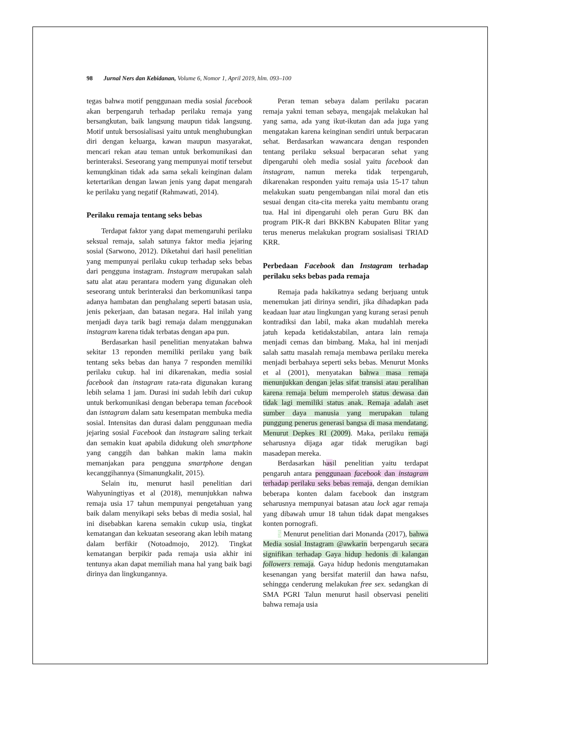98 Jurnal Ners dan Kebidanan, Volume 6, Nomor 1, April 2019, hlm. 093–100
tegas bahwa motif penggunaan media sosial facebook akan berpengaruh terhadap perilaku remaja yang bersangkutan, baik langsung maupun tidak langsung. Motif untuk bersosialisasi yaitu untuk menghubungkan diri dengan keluarga, kawan maupun masyarakat, mencari rekan atau teman untuk berkomunikasi dan berinteraksi. Seseorang yang mempunyai motif tersebut kemungkinan tidak ada sama sekali keinginan dalam ketertarikan dengan lawan jenis yang dapat mengarah ke perilaku yang negatif (Rahmawati, 2014).
Perilaku remaja tentang seks bebas
Terdapat faktor yang dapat memengaruhi perilaku seksual remaja, salah satunya faktor media jejaring sosial (Sarwono, 2012). Diketahui dari hasil penelitian yang mempunyai perilaku cukup terhadap seks bebas dari pengguna instagram. Instagram merupakan salah satu alat atau perantara modern yang digunakan oleh seseorang untuk berinteraksi dan berkomunikasi tanpa adanya hambatan dan penghalang seperti batasan usia, jenis pekerjaan, dan batasan negara. Hal inilah yang menjadi daya tarik bagi remaja dalam menggunakan instagram karena tidak terbatas dengan apa pun.
Berdasarkan hasil penelitian menyatakan bahwa sekitar 13 reponden memiliki perilaku yang baik tentang seks bebas dan hanya 7 responden memiliki perilaku cukup. hal ini dikarenakan, media sosial facebook dan instagram rata-rata digunakan kurang lebih selama 1 jam. Durasi ini sudah lebih dari cukup untuk berkomunikasi dengan beberapa teman facebook dan isntagram dalam satu kesempatan membuka media sosial. Intensitas dan durasi dalam penggunaan media jejaring sosial Facebook dan instagram saling terkait dan semakin kuat apabila didukung oleh smartphone yang canggih dan bahkan makin lama makin memanjakan para pengguna smartphone dengan kecanggihannya (Simanungkalit, 2015).
Selain itu, menurut hasil penelitian dari Wahyuningtiyas et al (2018), menunjukkan nahwa remaja usia 17 tahun mempunyai pengetahuan yang baik dalam menyikapi seks bebas di media sosial, hal ini disebabkan karena semakin cukup usia, tingkat kematangan dan kekuatan seseorang akan lebih matang dalam berfikir (Notoadmojo, 2012). Tingkat kematangan berpikir pada remaja usia akhir ini tentunya akan dapat memiliah mana hal yang baik bagi dirinya dan lingkungannya.
Peran teman sebaya dalam perilaku pacaran remaja yakni teman sebaya, mengajak melakukan hal yang sama, ada yang ikut-ikutan dan ada juga yang mengatakan karena keinginan sendiri untuk berpacaran sehat. Berdasarkan wawancara dengan responden tentang perilaku seksual berpacaran sehat yang dipengaruhi oleh media sosial yaitu facebook dan instagram, namun mereka tidak terpengaruh, dikarenakan responden yaitu remaja usia 15-17 tahun melakukan suatu pengembangan nilai moral dan etis sesuai dengan cita-cita mereka yaitu membantu orang tua. Hal ini dipengaruhi oleh peran Guru BK dan program PIK-R dari BKKBN Kabupaten Blitar yang terus menerus melakukan program sosialisasi TRIAD KRR.
Perbedaan Facebook dan Instagram terhadap perilaku seks bebas pada remaja
Remaja pada hakikatnya sedang berjuang untuk menemukan jati dirinya sendiri, jika dihadapkan pada keadaan luar atau lingkungan yang kurang serasi penuh kontradiksi dan labil, maka akan mudahlah mereka jatuh kepada ketidakstabilan, antara lain remaja menjadi cemas dan bimbang. Maka, hal ini menjadi salah sattu masalah remaja membawa perilaku mereka menjadi berbahaya seperti seks bebas. Menurut Monks et al (2001), menyatakan bahwa masa remaja menunjukkan dengan jelas sifat transisi atau peralihan karena remaja belum memperoleh status dewasa dan tidak lagi memiliki status anak. Remaja adalah aset sumber daya manusia yang merupakan tulang punggung penerus generasi bangsa di masa mendatang. Menurut Depkes RI (2009). Maka, perilaku remaja seharusnya dijaga agar tidak merugikan bagi masadepan mereka.
Berdasarkan hasil penelitian yaitu terdapat pengaruh antara penggunaan facebook dan instagram terhadap perilaku seks bebas remaja, dengan demikian beberapa konten dalam facebook dan instgram seharusnya mempunyai batasan atau lock agar remaja yang dibawah umur 18 tahun tidak dapat mengakses konten pornografi.
5 Menurut penelitian dari Monanda (2017), bahwa Media sosial Instagram @awkarin berpengaruh secara signifikan terhadap Gaya hidup hedonis di kalangan followers remaja. Gaya hidup hedonis mengutamakan kesenangan yang bersifat materiil dan hawa nafsu, sehingga cenderung melakukan free sex. sedangkan di SMA PGRI Talun menurut hasil observasi peneliti bahwa remaja usia